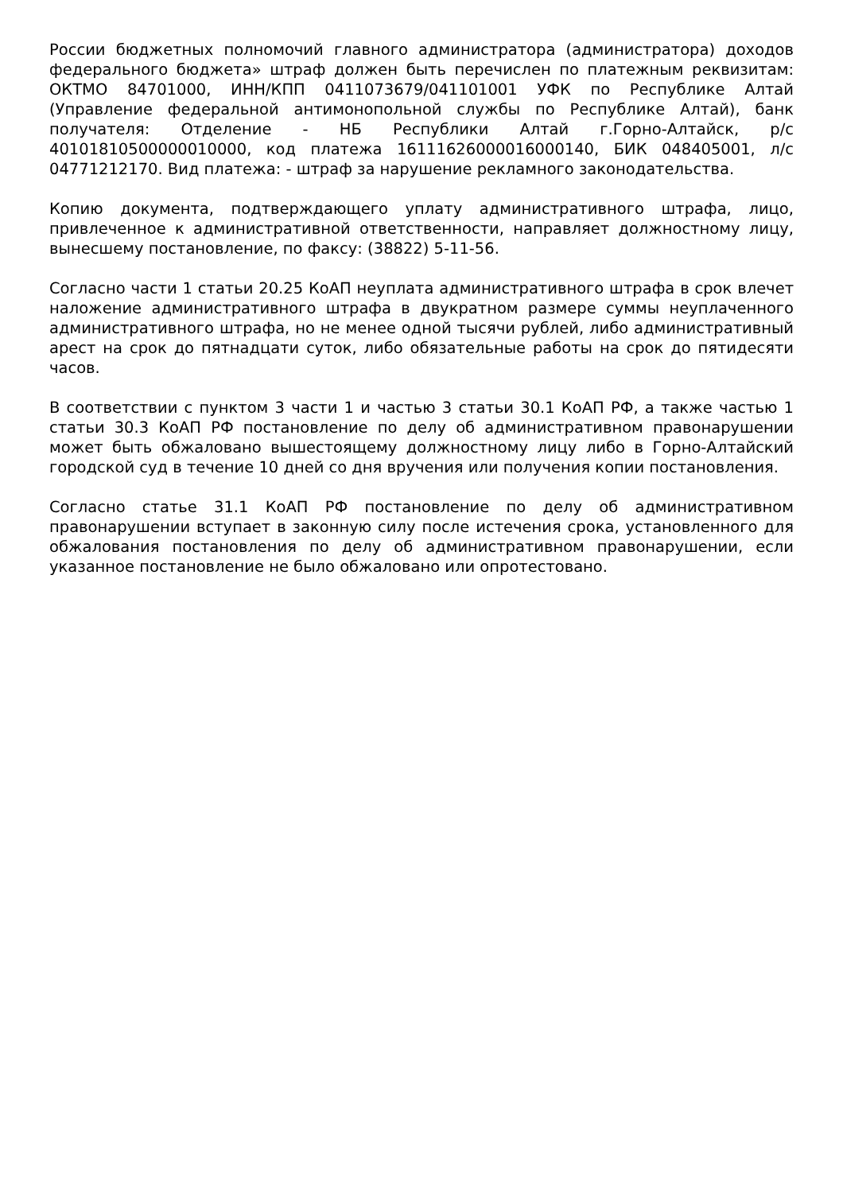России бюджетных полномочий главного администратора (администратора) доходов федерального бюджета» штраф должен быть перечислен по платежным реквизитам: ОКТМО 84701000, ИНН/КПП 0411073679/041101001 УФК по Республике Алтай (Управление федеральной антимонопольной службы по Республике Алтай), банк получателя: Отделение - НБ Республики Алтай г.Горно-Алтайск, р/с 40101810500000010000, код платежа 16111626000016000140, БИК 048405001, л/с 04771212170. Вид платежа: - штраф за нарушение рекламного законодательства.
Копию документа, подтверждающего уплату административного штрафа, лицо, привлеченное к административной ответственности, направляет должностному лицу, вынесшему постановление, по факсу: (38822) 5-11-56.
Согласно части 1 статьи 20.25 КоАП неуплата административного штрафа в срок влечет наложение административного штрафа в двукратном размере суммы неуплаченного административного штрафа, но не менее одной тысячи рублей, либо административный арест на срок до пятнадцати суток, либо обязательные работы на срок до пятидесяти часов.
В соответствии с пунктом 3 части 1 и частью 3 статьи 30.1 КоАП РФ, а также частью 1 статьи 30.3 КоАП РФ постановление по делу об административном правонарушении может быть обжаловано вышестоящему должностному лицу либо в Горно-Алтайский городской суд в течение 10 дней со дня вручения или получения копии постановления.
Согласно статье 31.1 КоАП РФ постановление по делу об административном правонарушении вступает в законную силу после истечения срока, установленного для обжалования постановления по делу об административном правонарушении, если указанное постановление не было обжаловано или опротестовано.